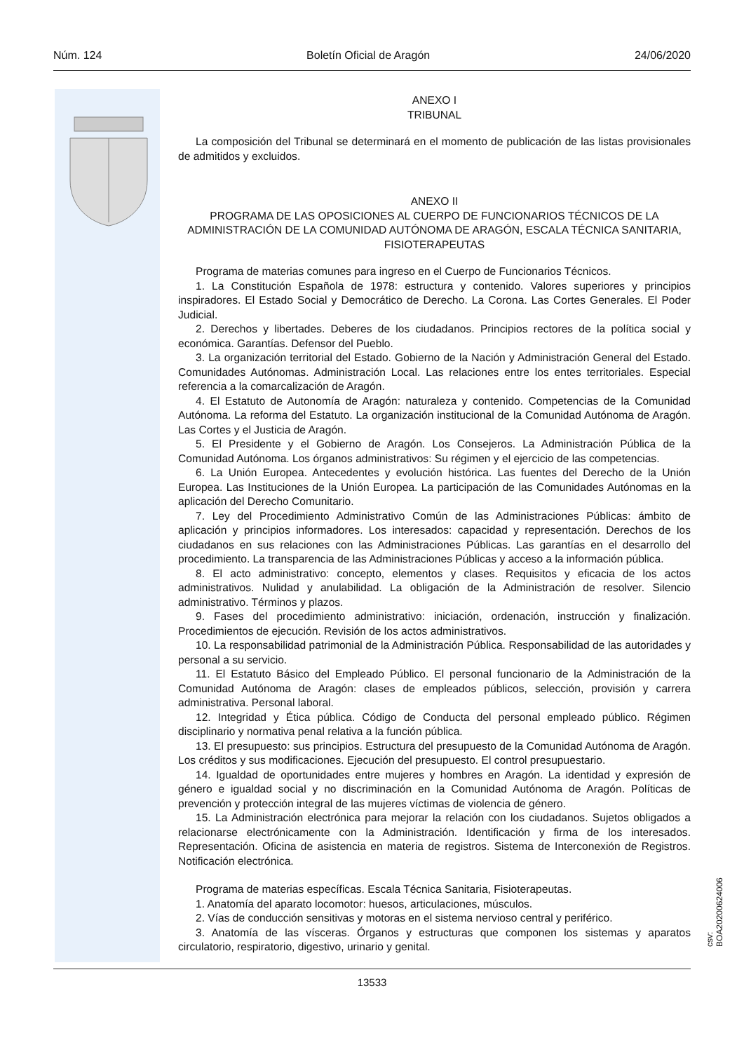Núm. 124 Boletín Oficial de Aragón 24/06/2020
ANEXO I
TRIBUNAL
La composición del Tribunal se determinará en el momento de publicación de las listas provisionales de admitidos y excluidos.
ANEXO II
PROGRAMA DE LAS OPOSICIONES AL CUERPO DE FUNCIONARIOS TÉCNICOS DE LA ADMINISTRACIÓN DE LA COMUNIDAD AUTÓNOMA DE ARAGÓN, ESCALA TÉCNICA SANITARIA, FISIOTERAPEUTAS
Programa de materias comunes para ingreso en el Cuerpo de Funcionarios Técnicos.
1. La Constitución Española de 1978: estructura y contenido. Valores superiores y principios inspiradores. El Estado Social y Democrático de Derecho. La Corona. Las Cortes Generales. El Poder Judicial.
2. Derechos y libertades. Deberes de los ciudadanos. Principios rectores de la política social y económica. Garantías. Defensor del Pueblo.
3. La organización territorial del Estado. Gobierno de la Nación y Administración General del Estado. Comunidades Autónomas. Administración Local. Las relaciones entre los entes territoriales. Especial referencia a la comarcalización de Aragón.
4. El Estatuto de Autonomía de Aragón: naturaleza y contenido. Competencias de la Comunidad Autónoma. La reforma del Estatuto. La organización institucional de la Comunidad Autónoma de Aragón. Las Cortes y el Justicia de Aragón.
5. El Presidente y el Gobierno de Aragón. Los Consejeros. La Administración Pública de la Comunidad Autónoma. Los órganos administrativos: Su régimen y el ejercicio de las competencias.
6. La Unión Europea. Antecedentes y evolución histórica. Las fuentes del Derecho de la Unión Europea. Las Instituciones de la Unión Europea. La participación de las Comunidades Autónomas en la aplicación del Derecho Comunitario.
7. Ley del Procedimiento Administrativo Común de las Administraciones Públicas: ámbito de aplicación y principios informadores. Los interesados: capacidad y representación. Derechos de los ciudadanos en sus relaciones con las Administraciones Públicas. Las garantías en el desarrollo del procedimiento. La transparencia de las Administraciones Públicas y acceso a la información pública.
8. El acto administrativo: concepto, elementos y clases. Requisitos y eficacia de los actos administrativos. Nulidad y anulabilidad. La obligación de la Administración de resolver. Silencio administrativo. Términos y plazos.
9. Fases del procedimiento administrativo: iniciación, ordenación, instrucción y finalización. Procedimientos de ejecución. Revisión de los actos administrativos.
10. La responsabilidad patrimonial de la Administración Pública. Responsabilidad de las autoridades y personal a su servicio.
11. El Estatuto Básico del Empleado Público. El personal funcionario de la Administración de la Comunidad Autónoma de Aragón: clases de empleados públicos, selección, provisión y carrera administrativa. Personal laboral.
12. Integridad y Ética pública. Código de Conducta del personal empleado público. Régimen disciplinario y normativa penal relativa a la función pública.
13. El presupuesto: sus principios. Estructura del presupuesto de la Comunidad Autónoma de Aragón. Los créditos y sus modificaciones. Ejecución del presupuesto. El control presupuestario.
14. Igualdad de oportunidades entre mujeres y hombres en Aragón. La identidad y expresión de género e igualdad social y no discriminación en la Comunidad Autónoma de Aragón. Políticas de prevención y protección integral de las mujeres víctimas de violencia de género.
15. La Administración electrónica para mejorar la relación con los ciudadanos. Sujetos obligados a relacionarse electrónicamente con la Administración. Identificación y firma de los interesados. Representación. Oficina de asistencia en materia de registros. Sistema de Interconexión de Registros. Notificación electrónica.
Programa de materias específicas. Escala Técnica Sanitaria, Fisioterapeutas.
1. Anatomía del aparato locomotor: huesos, articulaciones, músculos.
2. Vías de conducción sensitivas y motoras en el sistema nervioso central y periférico.
3. Anatomía de las vísceras. Órganos y estructuras que componen los sistemas y aparatos circulatorio, respiratorio, digestivo, urinario y genital.
csv: BOA20200624006
13533